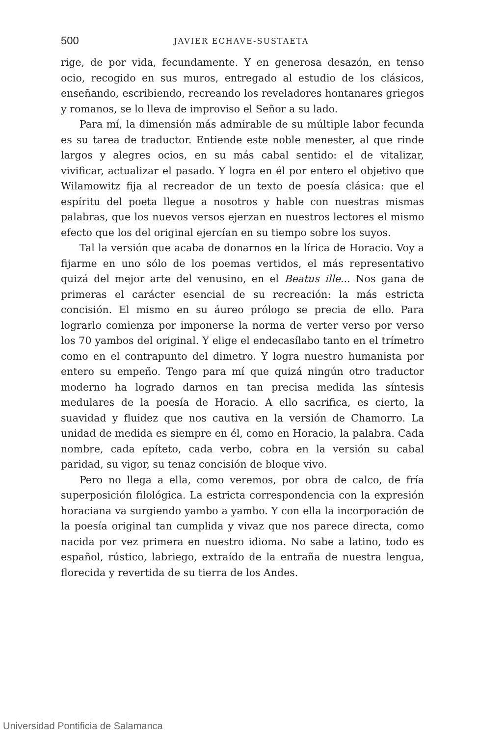500 JAVIER ECHAVE-SUSTAETA
rige, de por vida, fecundamente. Y en generosa desazón, en tenso ocio, recogido en sus muros, entregado al estudio de los clásicos, enseñando, escribiendo, recreando los reveladores hontanares griegos y romanos, se lo lleva de improviso el Señor a su lado.
Para mí, la dimensión más admirable de su múltiple labor fecunda es su tarea de traductor. Entiende este noble menester, al que rinde largos y alegres ocios, en su más cabal sentido: el de vitalizar, vivificar, actualizar el pasado. Y logra en él por entero el objetivo que Wilamowitz fija al recreador de un texto de poesía clásica: que el espíritu del poeta llegue a nosotros y hable con nuestras mismas palabras, que los nuevos versos ejerzan en nuestros lectores el mismo efecto que los del original ejercían en su tiempo sobre los suyos.
Tal la versión que acaba de donarnos en la lírica de Horacio. Voy a fijarme en uno sólo de los poemas vertidos, el más representativo quizá del mejor arte del venusino, en el Beatus ille... Nos gana de primeras el carácter esencial de su recreación: la más estricta concisión. El mismo en su áureo prólogo se precia de ello. Para lograrlo comienza por imponerse la norma de verter verso por verso los 70 yambos del original. Y elige el endecasílabo tanto en el trímetro como en el contrapunto del dimetro. Y logra nuestro humanista por entero su empeño. Tengo para mí que quizá ningún otro traductor moderno ha logrado darnos en tan precisa medida las síntesis medulares de la poesía de Horacio. A ello sacrifica, es cierto, la suavidad y fluidez que nos cautiva en la versión de Chamorro. La unidad de medida es siempre en él, como en Horacio, la palabra. Cada nombre, cada epíteto, cada verbo, cobra en la versión su cabal paridad, su vigor, su tenaz concisión de bloque vivo.
Pero no llega a ella, como veremos, por obra de calco, de fría superposición filológica. La estricta correspondencia con la expresión horaciana va surgiendo yambo a yambo. Y con ella la incorporación de la poesía original tan cumplida y vivaz que nos parece directa, como nacida por vez primera en nuestro idioma. No sabe a latino, todo es español, rústico, labriego, extraído de la entraña de nuestra lengua, florecida y revertida de su tierra de los Andes.
Universidad Pontificia de Salamanca